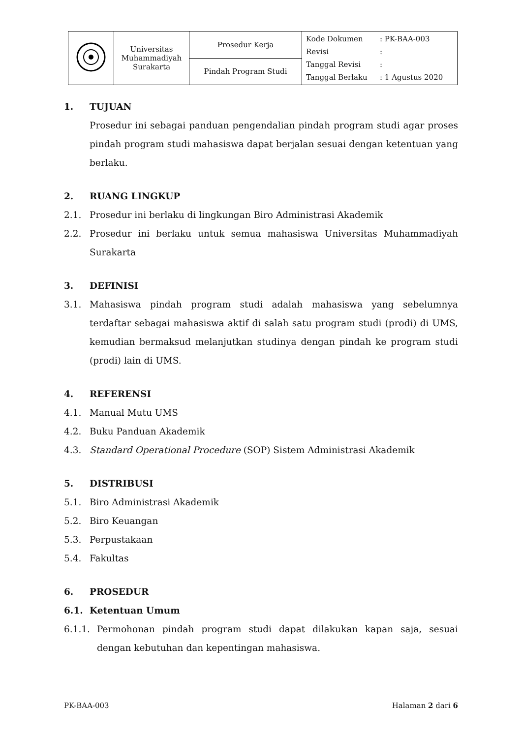| | Universitas Muhammadiyah Surakarta | Prosedur Kerja | Kode Dokumen : PK-BAA-003 Revisi : Tanggal Revisi : Tanggal Berlaku : 1 Agustus 2020 |
| | | Pindah Program Studi | |
1. TUJUAN
Prosedur ini sebagai panduan pengendalian pindah program studi agar proses pindah program studi mahasiswa dapat berjalan sesuai dengan ketentuan yang berlaku.
2. RUANG LINGKUP
2.1. Prosedur ini berlaku di lingkungan Biro Administrasi Akademik
2.2. Prosedur ini berlaku untuk semua mahasiswa Universitas Muhammadiyah Surakarta
3. DEFINISI
3.1. Mahasiswa pindah program studi adalah mahasiswa yang sebelumnya terdaftar sebagai mahasiswa aktif di salah satu program studi (prodi) di UMS, kemudian bermaksud melanjutkan studinya dengan pindah ke program studi (prodi) lain di UMS.
4. REFERENSI
4.1. Manual Mutu UMS
4.2. Buku Panduan Akademik
4.3. Standard Operational Procedure (SOP) Sistem Administrasi Akademik
5. DISTRIBUSI
5.1. Biro Administrasi Akademik
5.2. Biro Keuangan
5.3. Perpustakaan
5.4. Fakultas
6. PROSEDUR
6.1. Ketentuan Umum
6.1.1. Permohonan pindah program studi dapat dilakukan kapan saja, sesuai dengan kebutuhan dan kepentingan mahasiswa.
PK-BAA-003 Halaman 2 dari 6